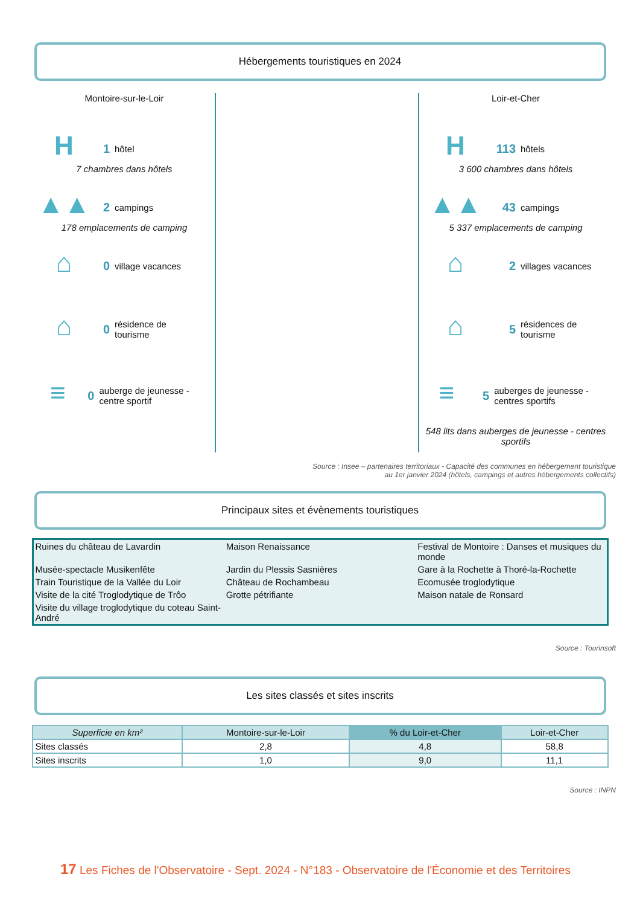Hébergements touristiques en 2024
Montoire-sur-le-Loir
H
1 hôtel
7 chambres dans hôtels
▲▲
2 campings
178 emplacements de camping
⌂
0 village vacances
⌂
0 résidence de
tourisme
≡
0 auberge de jeunesse - centre sportif
Loir-et-Cher
H
113 hôtels
3 600 chambres dans hôtels
▲▲
43 campings
5 337 emplacements de camping
⌂
2 villages vacances
⌂
5 résidences de
tourisme
≡
5 auberges de jeunesse - centres sportifs
548 lits dans auberges de jeunesse - centres sportifs
Source : Insee – partenaires territoriaux - Capacité des communes en hébergement touristique
au 1er janvier 2024 (hôtels, campings et autres hébergements collectifs)
Principaux sites et évènements touristiques
| Ruines du château de Lavardin | Maison Renaissance | Festival de Montoire : Danses et musiques du monde |
| Musée-spectacle Musikenfête | Jardin du Plessis Sasnières | Gare à la Rochette à Thoré-la-Rochette |
| Train Touristique de la Vallée du Loir | Château de Rochambeau | Ecomusée troglodytique |
| Visite de la cité Troglodytique de Trôo | Grotte pétrifiante | Maison natale de Ronsard |
| Visite du village troglodytique du coteau Saint-André | | |
Source : Tourinsoft
Les sites classés et sites inscrits
| Superficie en km² | Montoire-sur-le-Loir | % du Loir-et-Cher | Loir-et-Cher |
| --- | --- | --- | --- |
| Sites classés | 2,8 | 4,8 | 58,8 |
| Sites inscrits | 1,0 | 9,0 | 11,1 |
Source : INPN
17 Les Fiches de l'Observatoire - Sept. 2024 - N°183 - Observatoire de l'Économie et des Territoires